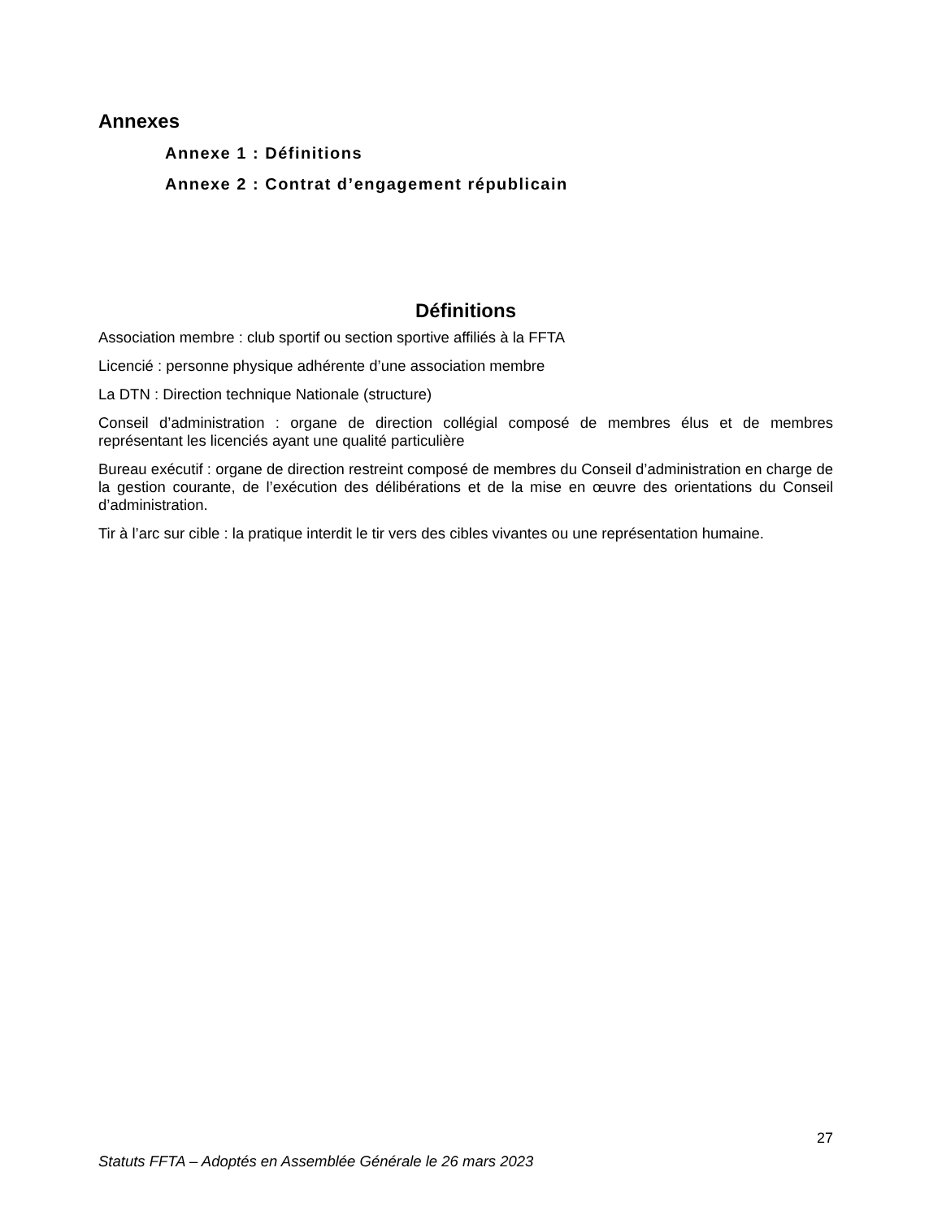Annexes
Annexe 1 : Définitions
Annexe 2 : Contrat d’engagement républicain
Définitions
Association membre : club sportif ou section sportive affiliés à la FFTA
Licencié : personne physique adhérente d’une association membre
La DTN : Direction technique Nationale (structure)
Conseil d’administration : organe de direction collégial composé de membres élus et de membres représentant les licenciés ayant une qualité particulière
Bureau exécutif : organe de direction restreint composé de membres du Conseil d’administration en charge de la gestion courante, de l’exécution des délibérations et de la mise en œuvre des orientations du Conseil d’administration.
Tir à l’arc sur cible : la pratique interdit le tir vers des cibles vivantes ou une représentation humaine.
27
Statuts FFTA – Adoptés en Assemblée Générale le 26 mars 2023